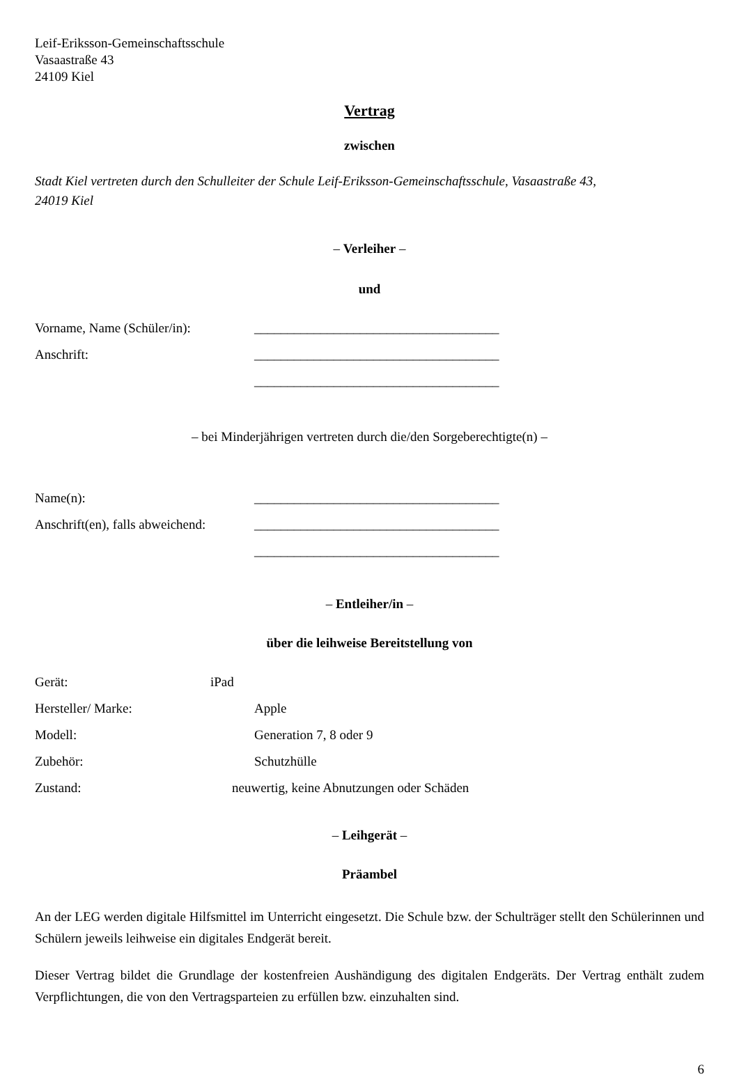Leif-Eriksson-Gemeinschaftsschule
Vasaastraße 43
24109 Kiel
Vertrag
zwischen
Stadt Kiel vertreten durch den Schulleiter der Schule Leif-Eriksson-Gemeinschaftsschule, Vasaastraße 43,
24019 Kiel
– Verleiher –
und
Vorname, Name (Schüler/in): _____________________________________
Anschrift: _____________________________________
_____________________________________
– bei Minderjährigen vertreten durch die/den Sorgeberechtigte(n) –
Name(n): _____________________________________
Anschrift(en), falls abweichend: _____________________________________
_____________________________________
– Entleiher/in –
über die leihweise Bereitstellung von
Gerät: iPad
Hersteller/ Marke: Apple
Modell: Generation 7, 8 oder 9
Zubehör: Schutzhülle
Zustand: neuwertig, keine Abnutzungen oder Schäden
– Leihgerät –
Präambel
An der LEG werden digitale Hilfsmittel im Unterricht eingesetzt. Die Schule bzw. der Schulträger stellt den Schülerinnen und Schülern jeweils leihweise ein digitales Endgerät bereit.
Dieser Vertrag bildet die Grundlage der kostenfreien Aushändigung des digitalen Endgeräts. Der Vertrag enthält zudem Verpflichtungen, die von den Vertragsparteien zu erfüllen bzw. einzuhalten sind.
6